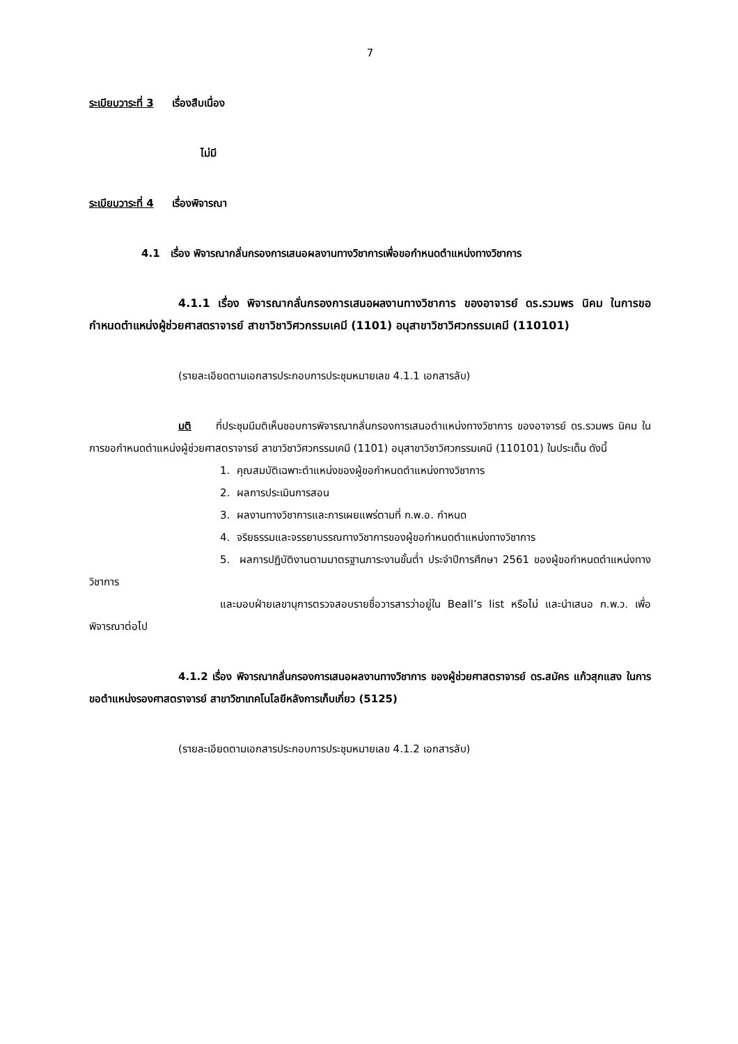7
ระเบียบวาระที่ 3 เรื่องสืบเนื่อง
ไม่มี
ระเบียบวาระที่ 4 เรื่องพิจารณา
4.1 เรื่อง พิจารณากลั่นกรองการเสนอผลงานทางวิชาการเพื่อขอกำหนดตำแหน่งทางวิชาการ
4.1.1 เรื่อง พิจารณากลั่นกรองการเสนอผลงานทางวิชาการ ของอาจารย์ ดร.รวมพร นิคม ในการขอกำหนดตำแหน่งผู้ช่วยศาสตราจารย์ สาขาวิชาวิศวกรรมเคมี (1101) อนุสาขาวิชาวิศวกรรมเคมี (110101)
(รายละเอียดตามเอกสารประกอบการประชุมหมายเลข 4.1.1 เอกสารลับ)
มติ ที่ประชุมมีมติเห็นชอบการพิจารณากลั่นกรองการเสนอตำแหน่งทางวิชาการ ของอาจารย์ ดร.รวมพร นิคม ในการขอกำหนดตำแหน่งผู้ช่วยศาสตราจารย์ สาขาวิชาวิศวกรรมเคมี (1101) อนุสาขาวิชาวิศวกรรมเคมี (110101) ในประเด็น ดังนี้
1. คุณสมบัติเฉพาะตำแหน่งของผู้ขอกำหนดตำแหน่งทางวิชาการ
2. ผลการประเมินการสอน
3. ผลงานทางวิชาการและการเผยแพร่ตามที่ ก.พ.อ. กำหนด
4. จริยธรรมและจรรยาบรรณทางวิชาการของผู้ขอกำหนดตำแหน่งทางวิชาการ
5. ผลการปฏิบัติงานตามมาตรฐานภาระงานขั้นต่ำ ประจำปีการศึกษา 2561 ของผู้ขอกำหนดตำแหน่งทางวิชาการ
และมอบฝ่ายเลขานุการตรวจสอบรายชื่อวารสารว่าอยู่ใน Beall’s list หรือไม่ และนำเสนอ ก.พ.ว. เพื่อพิจารณาต่อไป
4.1.2 เรื่อง พิจารณากลั่นกรองการเสนอผลงานทางวิชาการ ของผู้ช่วยศาสตราจารย์ ดร.สมัคร แก้วสุกแสง ในการขอตำแหน่งรองศาสตราจารย์ สาขาวิชาเทคโนโลยีหลังการเก็บเกี่ยว (5125)
(รายละเอียดตามเอกสารประกอบการประชุมหมายเลข 4.1.2 เอกสารลับ)